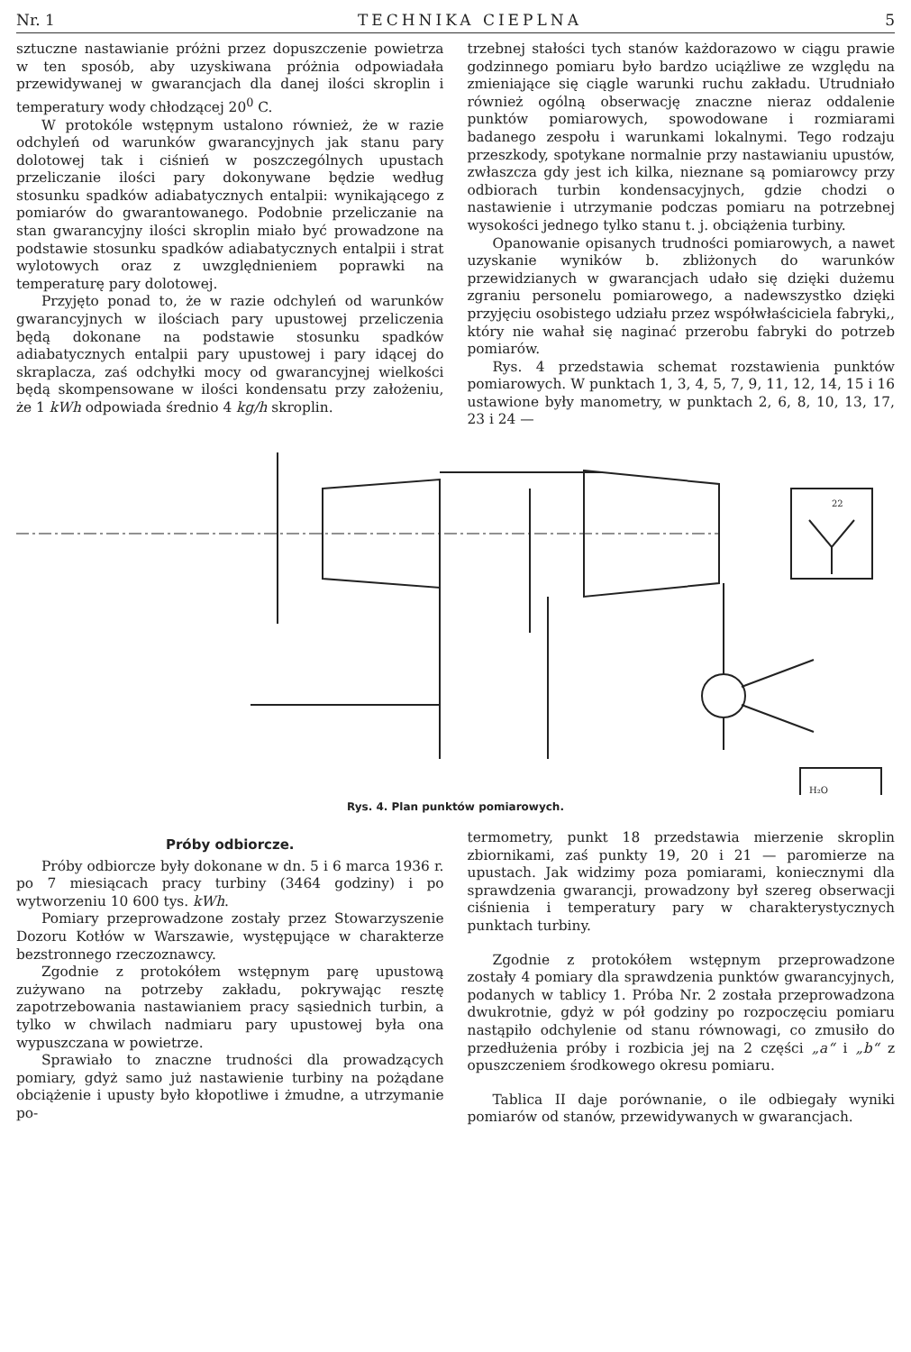Nr. 1 TECHNIKA CIEPLNA 5
sztuczne nastawianie próżni przez dopuszczenie powietrza w ten sposób, aby uzyskiwana próżnia odpowiadała przewidywanej w gwarancjach dla danej ilości skroplin i temperatury wody chłodzącej 20<sup>0</sup> C.
W protokóle wstępnym ustalono również, że w razie odchyleń od warunków gwarancyjnych jak stanu pary dolotowej tak i ciśnień w poszczególnych upustach przeliczanie ilości pary dokonywane będzie według stosunku spadków adiabatycznych entalpii: wynikającego z pomiarów do gwarantowanego. Podobnie przeliczanie na stan gwarancyjny ilości skroplin miało być prowadzone na podstawie stosunku spadków adiabatycznych entalpii i strat wylotowych oraz z uwzględnieniem poprawki na temperaturę pary dolotowej.
Przyjęto ponad to, że w razie odchyleń od warunków gwarancyjnych w ilościach pary upustowej przeliczenia będą dokonane na podstawie stosunku spadków adiabatycznych entalpii pary upustowej i pary idącej do skraplacza, zaś odchyłki mocy od gwarancyjnej wielkości będą skompensowane w ilości kondensatu przy założeniu, że 1 kWh odpowiada średnio 4 kg/h skroplin.
trzebnej stałości tych stanów każdorazowo w ciągu prawie godzinnego pomiaru było bardzo uciążliwe ze względu na zmieniające się ciągle warunki ruchu zakładu. Utrudniało również ogólną obserwację znaczne nieraz oddalenie punktów pomiarowych, spowodowane i rozmiarami badanego zespołu i warunkami lokalnymi. Tego rodzaju przeszkody, spotykane normalnie przy nastawianiu upustów, zwłaszcza gdy jest ich kilka, nieznane są pomiarowcy przy odbiorach turbin kondensacyjnych, gdzie chodzi o nastawienie i utrzymanie podczas pomiaru na potrzebnej wysokości jednego tylko stanu t. j. obciążenia turbiny.
Opanowanie opisanych trudności pomiarowych, a nawet uzyskanie wyników b. zbliżonych do warunków przewidzianych w gwarancjach udało się dzięki dużemu zgraniu personelu pomiarowego, a nadewszystko dzięki przyjęciu osobistego udziału przez współwłaściciela fabryki,, który nie wahał się naginać przerobu fabryki do potrzeb pomiarów.
Rys. 4 przedstawia schemat rozstawienia punktów pomiarowych. W punktach 1, 3, 4, 5, 7, 9, 11, 12, 14, 15 i 16 ustawione były manometry, w punktach 2, 6, 8, 10, 13, 17, 23 i 24 —
H₂O
22
Rys. 4. Plan punktów pomiarowych.
Próby odbiorcze.
Próby odbiorcze były dokonane w dn. 5 i 6 marca 1936 r. po 7 miesiącach pracy turbiny (3464 godziny) i po wytworzeniu 10 600 tys. kWh.
Pomiary przeprowadzone zostały przez Stowarzyszenie Dozoru Kotłów w Warszawie, występujące w charakterze bezstronnego rzeczoznawcy.
Zgodnie z protokółem wstępnym parę upustową zużywano na potrzeby zakładu, pokrywając resztę zapotrzebowania nastawianiem pracy sąsiednich turbin, a tylko w chwilach nadmiaru pary upustowej była ona wypuszczana w powietrze.
Sprawiało to znaczne trudności dla prowadzących pomiary, gdyż samo już nastawienie turbiny na pożądane obciążenie i upusty było kłopotliwe i żmudne, a utrzymanie po-
termometry, punkt 18 przedstawia mierzenie skroplin zbiornikami, zaś punkty 19, 20 i 21 — paromierze na upustach. Jak widzimy poza pomiarami, koniecznymi dla sprawdzenia gwarancji, prowadzony był szereg obserwacji ciśnienia i temperatury pary w charakterystycznych punktach turbiny.
Zgodnie z protokółem wstępnym przeprowadzone zostały 4 pomiary dla sprawdzenia punktów gwarancyjnych, podanych w tablicy 1. Próba Nr. 2 została przeprowadzona dwukrotnie, gdyż w pół godziny po rozpoczęciu pomiaru nastąpiło odchylenie od stanu równowagi, co zmusiło do przedłużenia próby i rozbicia jej na 2 części „a“ i „b“ z opuszczeniem środkowego okresu pomiaru.
Tablica II daje porównanie, o ile odbiegały wyniki pomiarów od stanów, przewidywanych w gwarancjach.